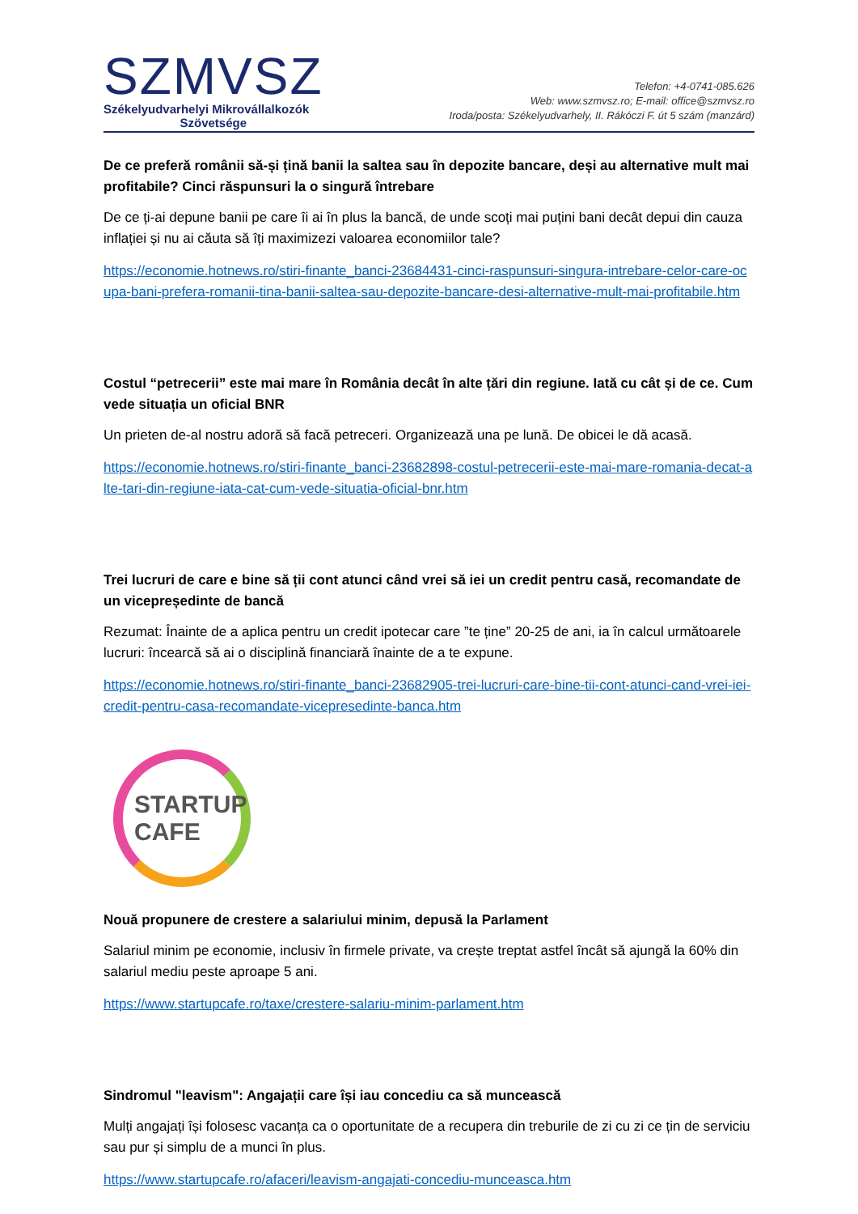SZMVSZ
Székelyudvarhelyi Mikrovállalkozók
Szövetsége
Telefon: +4-0741-085.626
Web: www.szmvsz.ro; E-mail: office@szmvsz.ro
Iroda/posta: Székelyudvarhely, II. Rákóczi F. út 5 szám (manzárd)
De ce preferă românii să-și țină banii la saltea sau în depozite bancare, deși au alternative mult mai profitabile? Cinci răspunsuri la o singură întrebare
De ce ți-ai depune banii pe care îi ai în plus la bancă, de unde scoți mai puțini bani decât depui din cauza inflației și nu ai căuta să îți maximizezi valoarea economiilor tale?
https://economie.hotnews.ro/stiri-finante_banci-23684431-cinci-raspunsuri-singura-intrebare-celor-care-ocupa-bani-prefera-romanii-tina-banii-saltea-sau-depozite-bancare-desi-alternative-mult-mai-profitabile.htm
Costul “petrecerii” este mai mare în România decât în alte țări din regiune. Iată cu cât și de ce. Cum vede situația un oficial BNR
Un prieten de-al nostru adoră să facă petreceri. Organizează una pe lună. De obicei le dă acasă.
https://economie.hotnews.ro/stiri-finante_banci-23682898-costul-petrecerii-este-mai-mare-romania-decat-alte-tari-din-regiune-iata-cat-cum-vede-situatia-oficial-bnr.htm
Trei lucruri de care e bine să ții cont atunci când vrei să iei un credit pentru casă, recomandate de un vicepreședinte de bancă
Rezumat: Înainte de a aplica pentru un credit ipotecar care ”te ține” 20-25 de ani, ia în calcul următoarele lucruri: încearcă să ai o disciplină financiară înainte de a te expune.
https://economie.hotnews.ro/stiri-finante_banci-23682905-trei-lucruri-care-bine-tii-cont-atunci-cand-vrei-iei-credit-pentru-casa-recomandate-vicepresedinte-banca.htm
STARTUP
CAFE
Nouă propunere de crestere a salariului minim, depusă la Parlament
Salariul minim pe economie, inclusiv în firmele private, va crește treptat astfel încât să ajungă la 60% din salariul mediu peste aproape 5 ani.
https://www.startupcafe.ro/taxe/crestere-salariu-minim-parlament.htm
Sindromul "leavism": Angajații care își iau concediu ca să muncească
Mulți angajați își folosesc vacanța ca o oportunitate de a recupera din treburile de zi cu zi ce țin de serviciu sau pur și simplu de a munci în plus.
https://www.startupcafe.ro/afaceri/leavism-angajati-concediu-munceasca.htm